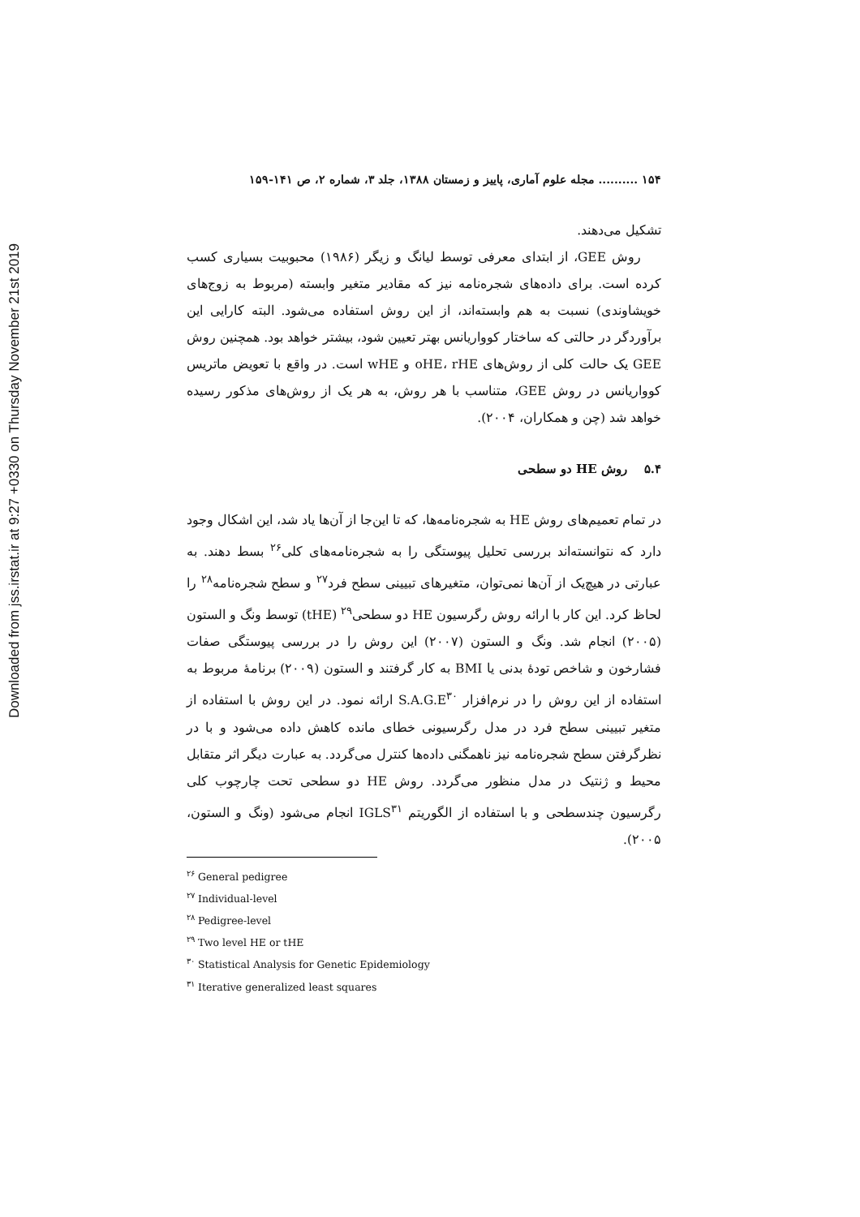Downloaded from jss.irstat.ir at 9:27 +0330 on Thursday November 21st 2019
۱۵۴ .......... مجله علوم آماری، پاییز و زمستان ۱۳۸۸، جلد ۳، شماره ۲، ص ۱۴۱-۱۵۹
تشکیل می‌دهند.
روش GEE، از ابتدای معرفی توسط لیانگ و زیگر (۱۹۸۶) محبوبیت بسیاری کسب کرده است. برای داده‌های شجره‌نامه نیز که مقادیر متغیر وابسته (مربوط به زوج‌های خویشاوندی) نسبت به هم وابسته‌اند، از این روش استفاده می‌شود. البته کارایی این برآوردگر در حالتی که ساختار کوواریانس بهتر تعیین شود، بیشتر خواهد بود. همچنین روش GEE یک حالت کلی از روش‌های oHE، rHE و wHE است. در واقع با تعویض ماتریس کوواریانس در روش GEE، متناسب با هر روش، به هر یک از روش‌های مذکور رسیده خواهد شد (چن و همکاران، ۲۰۰۴).
۵.۴ روش HE دو سطحی
در تمام تعمیم‌های روش HE به شجره‌نامه‌ها، که تا این‌جا از آن‌ها یاد شد، این اشکال وجود دارد که نتوانسته‌اند بررسی تحلیل پیوستگی را به شجره‌نامه‌های کلی<sup>۲۶</sup> بسط دهند. به عبارتی در هیچ‌یک از آن‌ها نمی‌توان، متغیرهای تبیینی سطح فرد<sup>۲۷</sup> و سطح شجره‌نامه<sup>۲۸</sup> را لحاظ کرد. این کار با ارائه روش رگرسیون HE دو سطحی<sup>۲۹</sup> (tHE) توسط ونگ و الستون (۲۰۰۵) انجام شد. ونگ و الستون (۲۰۰۷) این روش را در بررسی پیوستگی صفات فشارخون و شاخص تودهٔ بدنی یا BMI به کار گرفتند و الستون (۲۰۰۹) برنامهٔ مربوط به استفاده از این روش را در نرم‌افزار S.A.G.E<sup>۳۰</sup> ارائه نمود. در این روش با استفاده از متغیر تبیینی سطح فرد در مدل رگرسیونی خطای مانده کاهش داده می‌شود و با در نظرگرفتن سطح شجره‌نامه نیز ناهمگنی داده‌ها کنترل می‌گردد. به عبارت دیگر اثر متقابل محیط و ژنتیک در مدل منظور می‌گردد. روش HE دو سطحی تحت چارچوب کلی رگرسیون چندسطحی و با استفاده از الگوریتم IGLS<sup>۳۱</sup> انجام می‌شود (ونگ و الستون، ۲۰۰۵).
<sup>۲۶</sup> General pedigree
<sup>۲۷</sup> Individual-level
<sup>۲۸</sup> Pedigree-level
<sup>۲۹</sup> Two level HE or tHE
<sup>۳۰</sup> Statistical Analysis for Genetic Epidemiology
<sup>۳۱</sup> Iterative generalized least squares